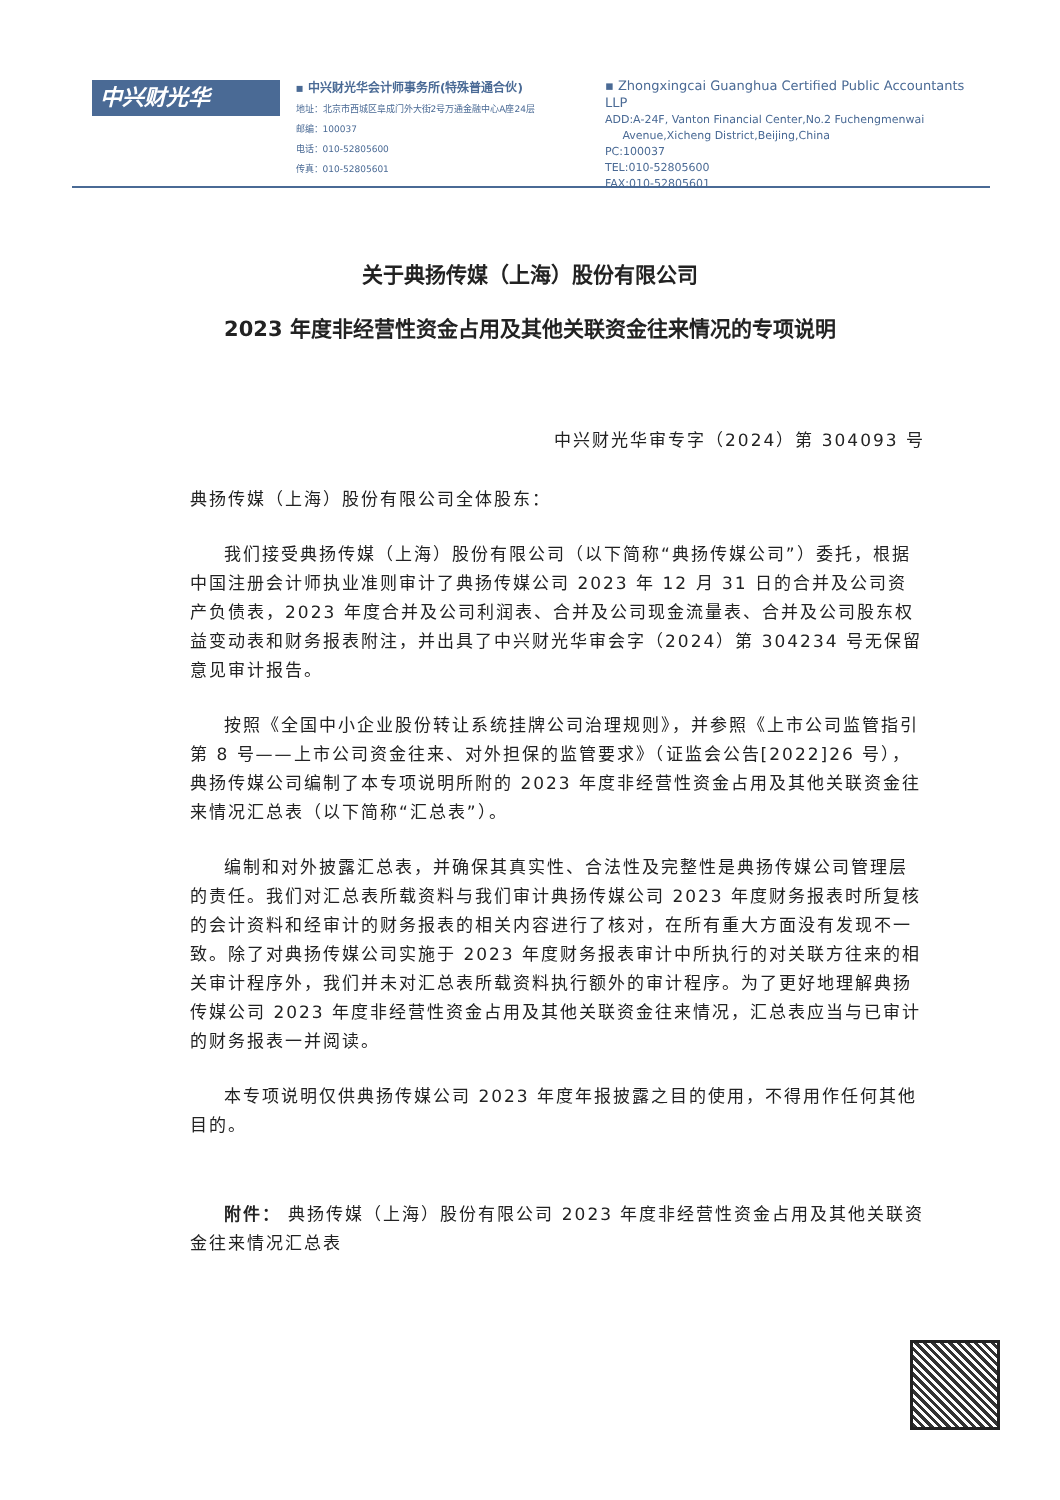中兴财光华
▪ 中兴财光华会计师事务所(特殊普通合伙)
地址：北京市西城区阜成门外大街2号万通金融中心A座24层
邮编：100037
电话：010-52805600
传真：010-52805601
▪ Zhongxingcai Guanghua Certified Public Accountants LLP
ADD:A-24F, Vanton Financial Center,No.2 Fuchengmenwai
Avenue,Xicheng District,Beijing,China
PC:100037
TEL:010-52805600
FAX:010-52805601
关于典扬传媒（上海）股份有限公司
2023 年度非经营性资金占用及其他关联资金往来情况的专项说明
中兴财光华审专字（2024）第 304093 号
典扬传媒（上海）股份有限公司全体股东：
我们接受典扬传媒（上海）股份有限公司（以下简称“典扬传媒公司”）委托，根据中国注册会计师执业准则审计了典扬传媒公司 2023 年 12 月 31 日的合并及公司资产负债表，2023 年度合并及公司利润表、合并及公司现金流量表、合并及公司股东权益变动表和财务报表附注，并出具了中兴财光华审会字（2024）第 304234 号无保留意见审计报告。
按照《全国中小企业股份转让系统挂牌公司治理规则》，并参照《上市公司监管指引第 8 号——上市公司资金往来、对外担保的监管要求》（证监会公告[2022]26 号），典扬传媒公司编制了本专项说明所附的 2023 年度非经营性资金占用及其他关联资金往来情况汇总表（以下简称“汇总表”）。
编制和对外披露汇总表，并确保其真实性、合法性及完整性是典扬传媒公司管理层的责任。我们对汇总表所载资料与我们审计典扬传媒公司 2023 年度财务报表时所复核的会计资料和经审计的财务报表的相关内容进行了核对，在所有重大方面没有发现不一致。除了对典扬传媒公司实施于 2023 年度财务报表审计中所执行的对关联方往来的相关审计程序外，我们并未对汇总表所载资料执行额外的审计程序。为了更好地理解典扬传媒公司 2023 年度非经营性资金占用及其他关联资金往来情况，汇总表应当与已审计的财务报表一并阅读。
本专项说明仅供典扬传媒公司 2023 年度年报披露之目的使用，不得用作任何其他目的。
附件： 典扬传媒（上海）股份有限公司 2023 年度非经营性资金占用及其他关联资金往来情况汇总表